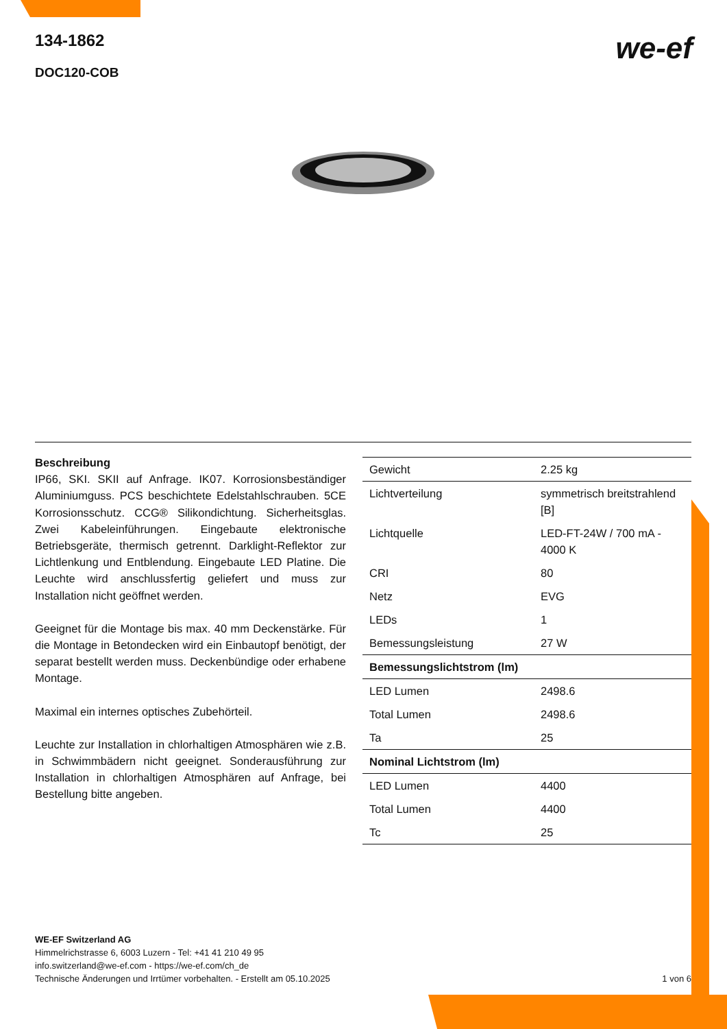134-1862
DOC120-COB
we-ef
Beschreibung
IP66, SKI. SKII auf Anfrage. IK07. Korrosionsbeständiger Aluminiumguss. PCS beschichtete Edelstahlschrauben. 5CE Korrosionsschutz. CCG® Silikondichtung. Sicherheitsglas. Zwei Kabeleinführungen. Eingebaute elektronische Betriebsgeräte, thermisch getrennt. Darklight-Reflektor zur Lichtlenkung und Entblendung. Eingebaute LED Platine. Die Leuchte wird anschlussfertig geliefert und muss zur Installation nicht geöffnet werden.
Geeignet für die Montage bis max. 40 mm Deckenstärke. Für die Montage in Betondecken wird ein Einbautopf benötigt, der separat bestellt werden muss. Deckenbündige oder erhabene Montage.
Maximal ein internes optisches Zubehörteil.
Leuchte zur Installation in chlorhaltigen Atmosphären wie z.B. in Schwimmbädern nicht geeignet. Sonderausführung zur Installation in chlorhaltigen Atmosphären auf Anfrage, bei Bestellung bitte angeben.
| Gewicht | 2.25 kg |
| Lichtverteilung | symmetrisch breitstrahlend [B] |
| Lichtquelle | LED-FT-24W / 700 mA - 4000 K |
| CRI | 80 |
| Netz | EVG |
| LEDs | 1 |
| Bemessungsleistung | 27 W |
| Bemessungslichtstrom (lm) | |
| LED Lumen | 2498.6 |
| Total Lumen | 2498.6 |
| Ta | 25 |
| Nominal Lichtstrom (lm) | |
| LED Lumen | 4400 |
| Total Lumen | 4400 |
| Tc | 25 |
WE-EF Switzerland AG
Himmelrichstrasse 6, 6003 Luzern - Tel: +41 41 210 49 95
info.switzerland@we-ef.com - https://we-ef.com/ch_de
Technische Änderungen und Irrtümer vorbehalten. - Erstellt am 05.10.2025 1 von 6